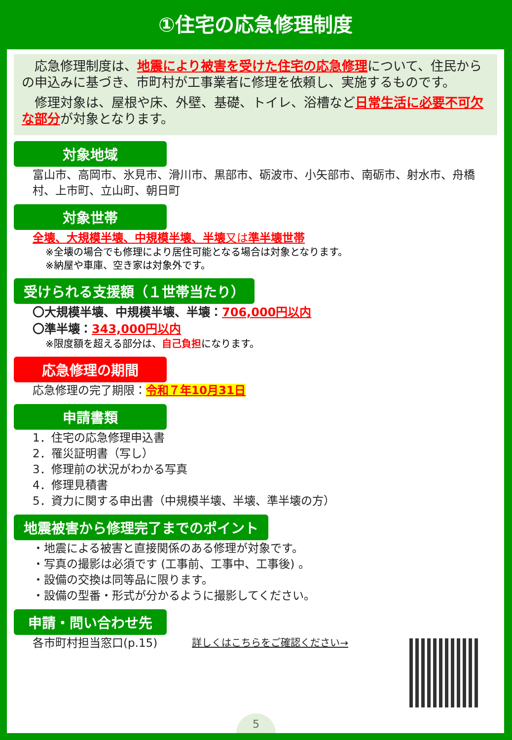①住宅の応急修理制度
　応急修理制度は、地震により被害を受けた住宅の応急修理について、住民からの申込みに基づき、市町村が工事業者に修理を依頼し、実施するものです。
　修理対象は、屋根や床、外壁、基礎、トイレ、浴槽など日常生活に必要不可欠な部分が対象となります。
対象地域
富山市、高岡市、氷見市、滑川市、黒部市、砺波市、小矢部市、南砺市、射水市、舟橋村、上市町、立山町、朝日町
対象世帯
全壊、大規模半壊、中規模半壊、半壊 又は 準半壊世帯
※全壊の場合でも修理により居住可能となる場合は対象となります。
※納屋や車庫、空き家は対象外です。
受けられる支援額（１世帯当たり）
〇大規模半壊、中規模半壊、半壊：706,000円以内
〇準半壊：343,000円以内
※限度額を超える部分は、自己負担になります。
応急修理の期間
応急修理の完了期限：令和７年10月31日
申請書類
1．住宅の応急修理申込書
2．罹災証明書（写し）
3．修理前の状況がわかる写真
4．修理見積書
5．資力に関する申出書（中規模半壊、半壊、準半壊の方）
地震被害から修理完了までのポイント
・地震による被害と直接関係のある修理が対象です。
・写真の撮影は必須です (工事前、工事中、工事後) 。
・設備の交換は同等品に限ります。
・設備の型番・形式が分かるように撮影してください。
申請・問い合わせ先
各市町村担当窓口(p.15) 詳しくはこちらをご確認ください→
5